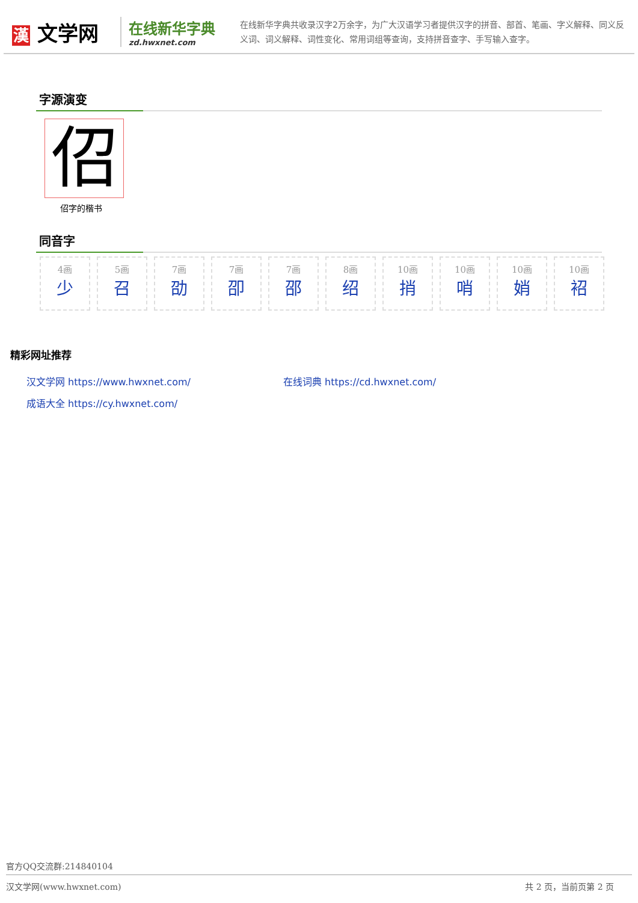漢 文学网
在线新华字典
zd.hwxnet.com
在线新华字典共收录汉字2万余字，为广大汉语学习者提供汉字的拼音、部首、笔画、字义解释、同义反义词、词义解释、词性变化、常用词组等查询，支持拼音查字、手写输入查字。
字源演变
佋
佋字的楷书
同音字
4画
少
5画
召
7画
劭
7画
卲
7画
邵
8画
绍
10画
捎
10画
哨
10画
娋
10画
袑
精彩网址推荐
汉文学网 https://www.hwxnet.com/
在线词典 https://cd.hwxnet.com/
成语大全 https://cy.hwxnet.com/
官方QQ交流群:214840104
汉文学网(www.hwxnet.com) 共 2 页，当前页第 2 页